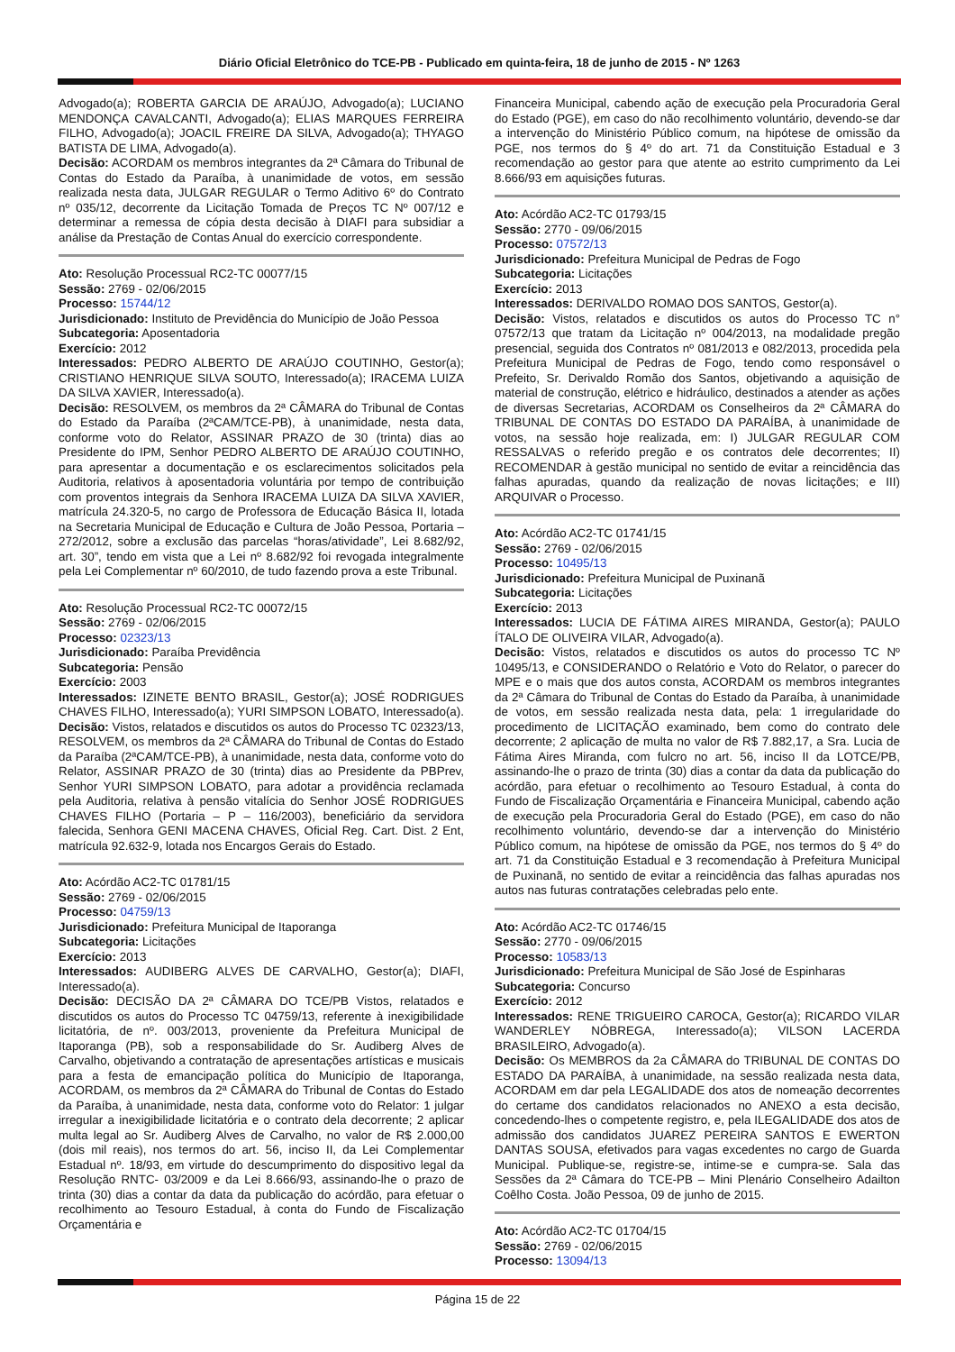Diário Oficial Eletrônico do TCE-PB - Publicado em quinta-feira, 18 de junho de 2015 - Nº 1263
Advogado(a); ROBERTA GARCIA DE ARAÚJO, Advogado(a); LUCIANO MENDONÇA CAVALCANTI, Advogado(a); ELIAS MARQUES FERREIRA FILHO, Advogado(a); JOACIL FREIRE DA SILVA, Advogado(a); THYAGO BATISTA DE LIMA, Advogado(a).
Decisão: ACORDAM os membros integrantes da 2ª Câmara do Tribunal de Contas do Estado da Paraíba, à unanimidade de votos, em sessão realizada nesta data, JULGAR REGULAR o Termo Aditivo 6º do Contrato nº 035/12, decorrente da Licitação Tomada de Preços TC Nº 007/12 e determinar a remessa de cópia desta decisão à DIAFI para subsidiar a análise da Prestação de Contas Anual do exercício correspondente.
Ato: Resolução Processual RC2-TC 00077/15
Sessão: 2769 - 02/06/2015
Processo: 15744/12
Jurisdicionado: Instituto de Previdência do Município de João Pessoa
Subcategoria: Aposentadoria
Exercício: 2012
Interessados: PEDRO ALBERTO DE ARAÚJO COUTINHO, Gestor(a); CRISTIANO HENRIQUE SILVA SOUTO, Interessado(a); IRACEMA LUIZA DA SILVA XAVIER, Interessado(a).
Decisão: RESOLVEM, os membros da 2ª CÂMARA do Tribunal de Contas do Estado da Paraíba (2ªCAM/TCE-PB), à unanimidade, nesta data, conforme voto do Relator, ASSINAR PRAZO de 30 (trinta) dias ao Presidente do IPM, Senhor PEDRO ALBERTO DE ARAÚJO COUTINHO, para apresentar a documentação e os esclarecimentos solicitados pela Auditoria, relativos à aposentadoria voluntária por tempo de contribuição com proventos integrais da Senhora IRACEMA LUIZA DA SILVA XAVIER, matrícula 24.320-5, no cargo de Professora de Educação Básica II, lotada na Secretaria Municipal de Educação e Cultura de João Pessoa, Portaria – 272/2012, sobre a exclusão das parcelas “horas/atividade”, Lei 8.682/92, art. 30”, tendo em vista que a Lei nº 8.682/92 foi revogada integralmente pela Lei Complementar nº 60/2010, de tudo fazendo prova a este Tribunal.
Ato: Resolução Processual RC2-TC 00072/15
Sessão: 2769 - 02/06/2015
Processo: 02323/13
Jurisdicionado: Paraíba Previdência
Subcategoria: Pensão
Exercício: 2003
Interessados: IZINETE BENTO BRASIL, Gestor(a); JOSÉ RODRIGUES CHAVES FILHO, Interessado(a); YURI SIMPSON LOBATO, Interessado(a).
Decisão: Vistos, relatados e discutidos os autos do Processo TC 02323/13, RESOLVEM, os membros da 2ª CÂMARA do Tribunal de Contas do Estado da Paraíba (2ªCAM/TCE-PB), à unanimidade, nesta data, conforme voto do Relator, ASSINAR PRAZO de 30 (trinta) dias ao Presidente da PBPrev, Senhor YURI SIMPSON LOBATO, para adotar a providência reclamada pela Auditoria, relativa à pensão vitalícia do Senhor JOSÉ RODRIGUES CHAVES FILHO (Portaria – P – 116/2003), beneficiário da servidora falecida, Senhora GENI MACENA CHAVES, Oficial Reg. Cart. Dist. 2 Ent, matrícula 92.632-9, lotada nos Encargos Gerais do Estado.
Ato: Acórdão AC2-TC 01781/15
Sessão: 2769 - 02/06/2015
Processo: 04759/13
Jurisdicionado: Prefeitura Municipal de Itaporanga
Subcategoria: Licitações
Exercício: 2013
Interessados: AUDIBERG ALVES DE CARVALHO, Gestor(a); DIAFI, Interessado(a).
Decisão: DECISÃO DA 2ª CÂMARA DO TCE/PB Vistos, relatados e discutidos os autos do Processo TC 04759/13, referente à inexigibilidade licitatória, de nº. 003/2013, proveniente da Prefeitura Municipal de Itaporanga (PB), sob a responsabilidade do Sr. Audiberg Alves de Carvalho, objetivando a contratação de apresentações artísticas e musicais para a festa de emancipação política do Município de Itaporanga, ACORDAM, os membros da 2ª CÂMARA do Tribunal de Contas do Estado da Paraíba, à unanimidade, nesta data, conforme voto do Relator: 1 julgar irregular a inexigibilidade licitatória e o contrato dela decorrente; 2 aplicar multa legal ao Sr. Audiberg Alves de Carvalho, no valor de R$ 2.000,00 (dois mil reais), nos termos do art. 56, inciso II, da Lei Complementar Estadual nº. 18/93, em virtude do descumprimento do dispositivo legal da Resolução RNTC- 03/2009 e da Lei 8.666/93, assinando-lhe o prazo de trinta (30) dias a contar da data da publicação do acórdão, para efetuar o recolhimento ao Tesouro Estadual, à conta do Fundo de Fiscalização Orçamentária e
Financeira Municipal, cabendo ação de execução pela Procuradoria Geral do Estado (PGE), em caso do não recolhimento voluntário, devendo-se dar a intervenção do Ministério Público comum, na hipótese de omissão da PGE, nos termos do § 4º do art. 71 da Constituição Estadual e 3 recomendação ao gestor para que atente ao estrito cumprimento da Lei 8.666/93 em aquisições futuras.
Ato: Acórdão AC2-TC 01793/15
Sessão: 2770 - 09/06/2015
Processo: 07572/13
Jurisdicionado: Prefeitura Municipal de Pedras de Fogo
Subcategoria: Licitações
Exercício: 2013
Interessados: DERIVALDO ROMAO DOS SANTOS, Gestor(a).
Decisão: Vistos, relatados e discutidos os autos do Processo TC n° 07572/13 que tratam da Licitação nº 004/2013, na modalidade pregão presencial, seguida dos Contratos nº 081/2013 e 082/2013, procedida pela Prefeitura Municipal de Pedras de Fogo, tendo como responsável o Prefeito, Sr. Derivaldo Romão dos Santos, objetivando a aquisição de material de construção, elétrico e hidráulico, destinados a atender as ações de diversas Secretarias, ACORDAM os Conselheiros da 2ª CÂMARA do TRIBUNAL DE CONTAS DO ESTADO DA PARAÍBA, à unanimidade de votos, na sessão hoje realizada, em: I) JULGAR REGULAR COM RESSALVAS o referido pregão e os contratos dele decorrentes; II) RECOMENDAR à gestão municipal no sentido de evitar a reincidência das falhas apuradas, quando da realização de novas licitações; e III) ARQUIVAR o Processo.
Ato: Acórdão AC2-TC 01741/15
Sessão: 2769 - 02/06/2015
Processo: 10495/13
Jurisdicionado: Prefeitura Municipal de Puxinanã
Subcategoria: Licitações
Exercício: 2013
Interessados: LUCIA DE FÁTIMA AIRES MIRANDA, Gestor(a); PAULO ÍTALO DE OLIVEIRA VILAR, Advogado(a).
Decisão: Vistos, relatados e discutidos os autos do processo TC Nº 10495/13, e CONSIDERANDO o Relatório e Voto do Relator, o parecer do MPE e o mais que dos autos consta, ACORDAM os membros integrantes da 2ª Câmara do Tribunal de Contas do Estado da Paraíba, à unanimidade de votos, em sessão realizada nesta data, pela: 1 irregularidade do procedimento de LICITAÇÃO examinado, bem como do contrato dele decorrente; 2 aplicação de multa no valor de R$ 7.882,17, a Sra. Lucia de Fátima Aires Miranda, com fulcro no art. 56, inciso II da LOTCE/PB, assinando-lhe o prazo de trinta (30) dias a contar da data da publicação do acórdão, para efetuar o recolhimento ao Tesouro Estadual, à conta do Fundo de Fiscalização Orçamentária e Financeira Municipal, cabendo ação de execução pela Procuradoria Geral do Estado (PGE), em caso do não recolhimento voluntário, devendo-se dar a intervenção do Ministério Público comum, na hipótese de omissão da PGE, nos termos do § 4º do art. 71 da Constituição Estadual e 3 recomendação à Prefeitura Municipal de Puxinanã, no sentido de evitar a reincidência das falhas apuradas nos autos nas futuras contratações celebradas pelo ente.
Ato: Acórdão AC2-TC 01746/15
Sessão: 2770 - 09/06/2015
Processo: 10583/13
Jurisdicionado: Prefeitura Municipal de São José de Espinharas
Subcategoria: Concurso
Exercício: 2012
Interessados: RENE TRIGUEIRO CAROCA, Gestor(a); RICARDO VILAR WANDERLEY NÓBREGA, Interessado(a); VILSON LACERDA BRASILEIRO, Advogado(a).
Decisão: Os MEMBROS da 2a CÂMARA do TRIBUNAL DE CONTAS DO ESTADO DA PARAÍBA, à unanimidade, na sessão realizada nesta data, ACORDAM em dar pela LEGALIDADE dos atos de nomeação decorrentes do certame dos candidatos relacionados no ANEXO a esta decisão, concedendo-lhes o competente registro, e, pela ILEGALIDADE dos atos de admissão dos candidatos JUAREZ PEREIRA SANTOS E EWERTON DANTAS SOUSA, efetivados para vagas excedentes no cargo de Guarda Municipal. Publique-se, registre-se, intime-se e cumpra-se. Sala das Sessões da 2ª Câmara do TCE-PB – Mini Plenário Conselheiro Adailton Coêlho Costa. João Pessoa, 09 de junho de 2015.
Ato: Acórdão AC2-TC 01704/15
Sessão: 2769 - 02/06/2015
Processo: 13094/13
Página 15 de 22